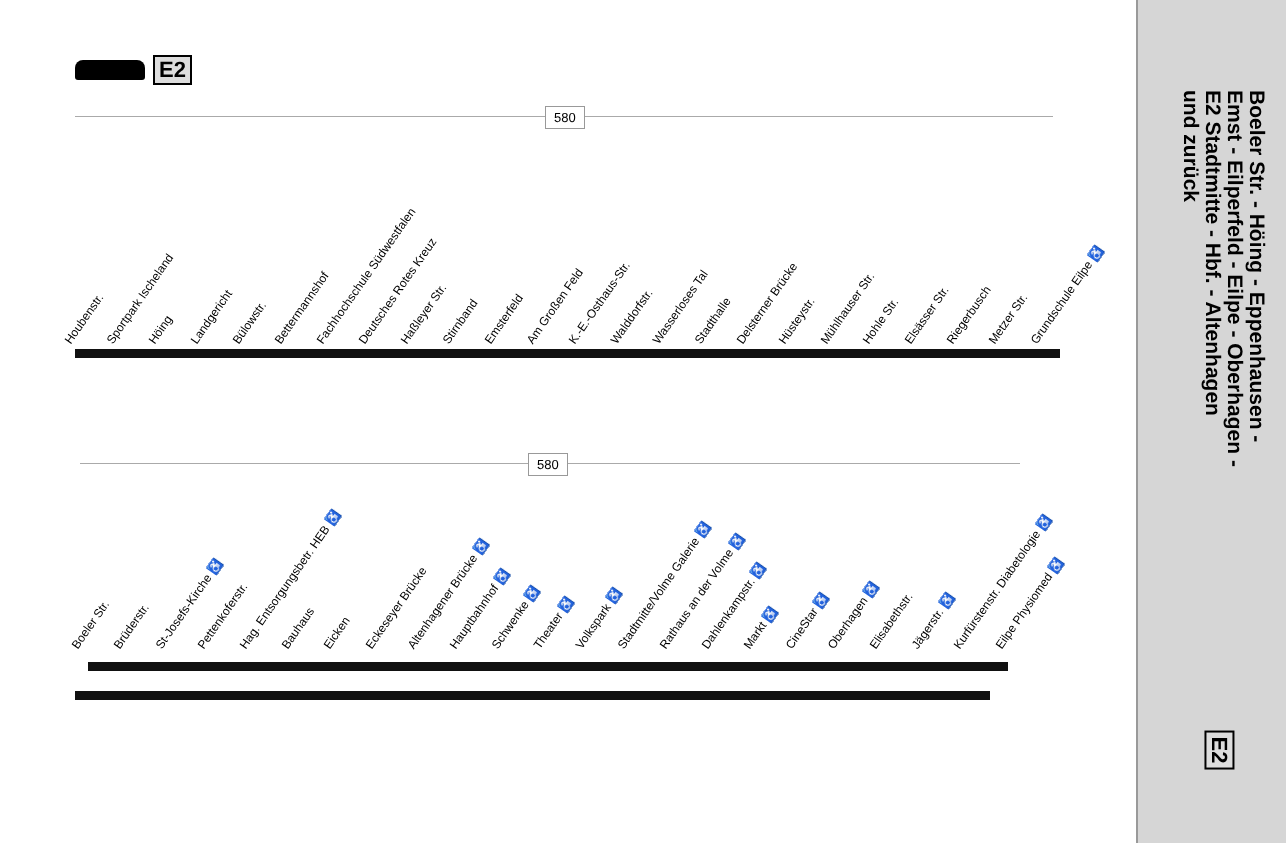E2
580
Houbenstr. Sportpark Ischeland Höing Landgericht Bülowstr. Bettermannshof Fachhochschule Südwestfalen Deutsches Rotes Kreuz Haßleyer Str. Stirnband Emsterfeld Am Großen Feld K.-E.-Osthaus-Str. Walddorfstr. Wasserloses Tal Stadthalle Delsterner Brücke Hüsteystr. Mühlhauser Str. Hohle Str. Elsässer Str. Riegerbusch Metzer Str. Grundschule Eilpe ♿
580
Boeler Str. Brüderstr. St-Josefs-Kirche ♿ Pettenkoferstr. Hag. Entsorgungsbetr. HEB ♿ Bauhaus Eicken Eckeseyer Brücke Altenhagener Brücke ♿ Hauptbahnhof ♿ Schwenke ♿ Theater ♿ Volkspark ♿ Stadtmitte/Volme Galerie ♿ Rathaus an der Volme ♿ Dahlenkampstr. ♿ Markt ♿ CineStar ♿ Oberhagen ♿ Elisabethstr. Jägerstr. ♿ Kurfürstenstr. Diabetologie ♿ Eilpe Physiomed ♿
Boeler Str. - Höing - Eppenhausen -
Emst - Eilperfeld - Eilpe - Oberhagen -
E2 Stadtmitte - Hbf. - Altenhagen
und zurück
E2